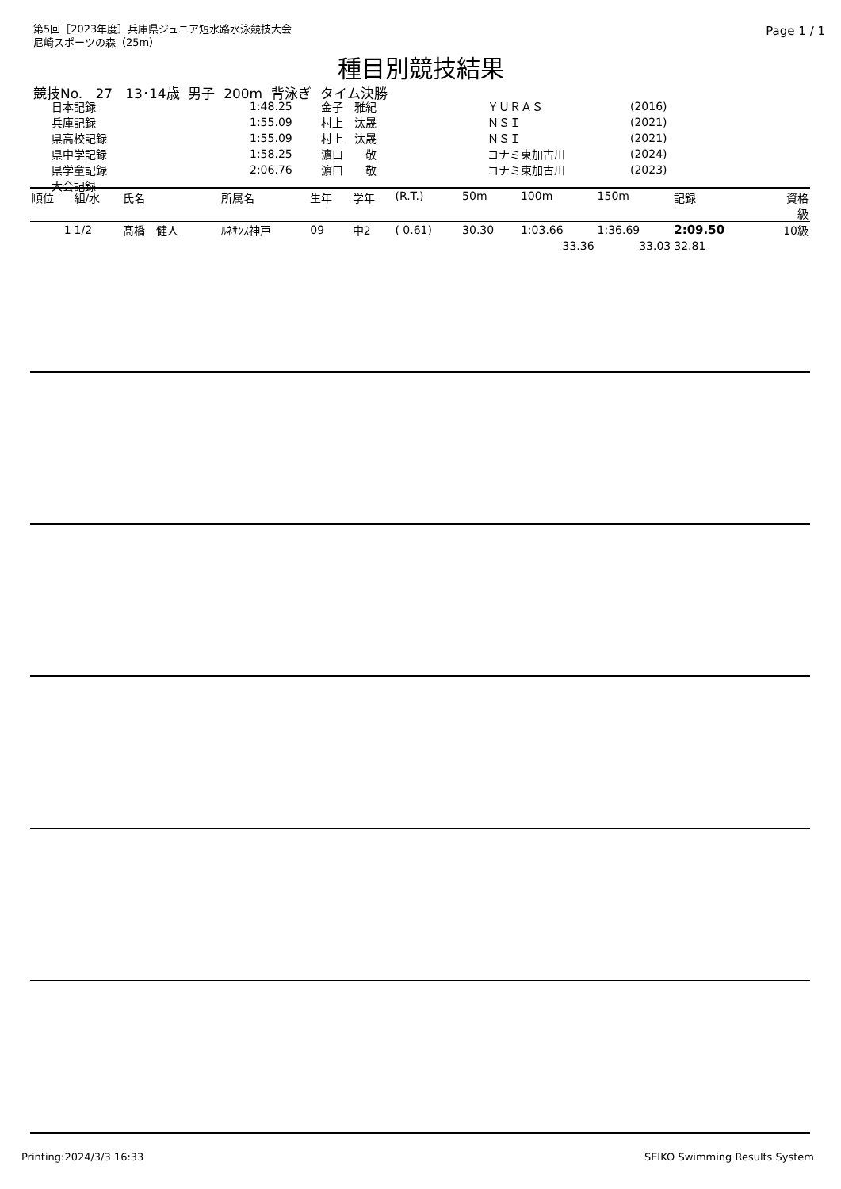第5回［2023年度］兵庫県ジュニア短水路水泳競技大会
尼崎スポーツの森（25m）
Page 1 / 1
種目別競技結果
競技No. 27 13･14歳 男子 200m 背泳ぎ タイム決勝
| 日本記録 | 1:48.25 | 金子 雅紀 | ＹＵＲＡＳ | (2016) |
| 兵庫記録 | 1:55.09 | 村上 汰晟 | ＮＳＩ | (2021) |
| 県高校記録 | 1:55.09 | 村上 汰晟 | ＮＳＩ | (2021) |
| 県中学記録 | 1:58.25 | 濵口 敬 | コナミ東加古川 | (2024) |
| 県学童記録 | 2:06.76 | 濵口 敬 | コナミ東加古川 | (2023) |
| 大会記録 | | | | |
| 順位 | 組/水 | 氏名 | 所属名 | 生年 | 学年 | (R.T.) | 50m | 100m | 150m | 記録 | 資格 級 |
| --- | --- | --- | --- | --- | --- | --- | --- | --- | --- | --- | --- |
| 1 | 1/2 | 髙橋 健人 | ﾙﾈｻﾝｽ神戸 | 09 | 中2 | ( 0.61) | 30.30 | 1:03.66 | 1:36.69 | 2:09.50 | 10級 |
| | | | | | | | | 33.36 | 33.03 | 32.81 | |
Printing:2024/3/3 16:33 SEIKO Swimming Results System